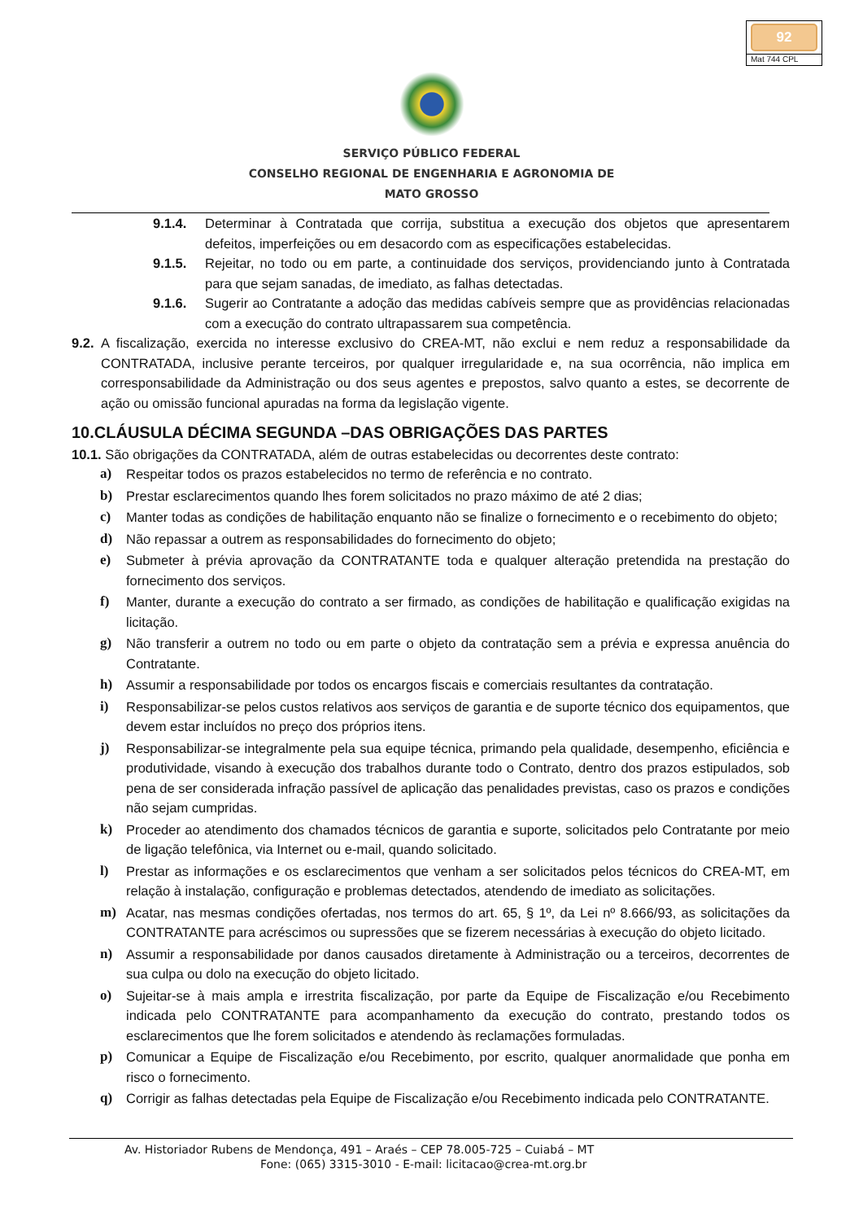92
Mat 744 CPL
SERVIÇO PÚBLICO FEDERAL
CONSELHO REGIONAL DE ENGENHARIA E AGRONOMIA DE
MATO GROSSO
9.1.4. Determinar à Contratada que corrija, substitua a execução dos objetos que apresentarem defeitos, imperfeições ou em desacordo com as especificações estabelecidas.
9.1.5. Rejeitar, no todo ou em parte, a continuidade dos serviços, providenciando junto à Contratada para que sejam sanadas, de imediato, as falhas detectadas.
9.1.6. Sugerir ao Contratante a adoção das medidas cabíveis sempre que as providências relacionadas com a execução do contrato ultrapassarem sua competência.
9.2. A fiscalização, exercida no interesse exclusivo do CREA-MT, não exclui e nem reduz a responsabilidade da CONTRATADA, inclusive perante terceiros, por qualquer irregularidade e, na sua ocorrência, não implica em corresponsabilidade da Administração ou dos seus agentes e prepostos, salvo quanto a estes, se decorrente de ação ou omissão funcional apuradas na forma da legislação vigente.
10.CLÁUSULA DÉCIMA SEGUNDA –DAS OBRIGAÇÕES DAS PARTES
10.1. São obrigações da CONTRATADA, além de outras estabelecidas ou decorrentes deste contrato:
a) Respeitar todos os prazos estabelecidos no termo de referência e no contrato.
b) Prestar esclarecimentos quando lhes forem solicitados no prazo máximo de até 2 dias;
c) Manter todas as condições de habilitação enquanto não se finalize o fornecimento e o recebimento do objeto;
d) Não repassar a outrem as responsabilidades do fornecimento do objeto;
e) Submeter à prévia aprovação da CONTRATANTE toda e qualquer alteração pretendida na prestação do fornecimento dos serviços.
f) Manter, durante a execução do contrato a ser firmado, as condições de habilitação e qualificação exigidas na licitação.
g) Não transferir a outrem no todo ou em parte o objeto da contratação sem a prévia e expressa anuência do Contratante.
h) Assumir a responsabilidade por todos os encargos fiscais e comerciais resultantes da contratação.
i) Responsabilizar-se pelos custos relativos aos serviços de garantia e de suporte técnico dos equipamentos, que devem estar incluídos no preço dos próprios itens.
j) Responsabilizar-se integralmente pela sua equipe técnica, primando pela qualidade, desempenho, eficiência e produtividade, visando à execução dos trabalhos durante todo o Contrato, dentro dos prazos estipulados, sob pena de ser considerada infração passível de aplicação das penalidades previstas, caso os prazos e condições não sejam cumpridas.
k) Proceder ao atendimento dos chamados técnicos de garantia e suporte, solicitados pelo Contratante por meio de ligação telefônica, via Internet ou e-mail, quando solicitado.
l) Prestar as informações e os esclarecimentos que venham a ser solicitados pelos técnicos do CREA-MT, em relação à instalação, configuração e problemas detectados, atendendo de imediato as solicitações.
m) Acatar, nas mesmas condições ofertadas, nos termos do art. 65, § 1º, da Lei nº 8.666/93, as solicitações da CONTRATANTE para acréscimos ou supressões que se fizerem necessárias à execução do objeto licitado.
n) Assumir a responsabilidade por danos causados diretamente à Administração ou a terceiros, decorrentes de sua culpa ou dolo na execução do objeto licitado.
o) Sujeitar-se à mais ampla e irrestrita fiscalização, por parte da Equipe de Fiscalização e/ou Recebimento indicada pelo CONTRATANTE para acompanhamento da execução do contrato, prestando todos os esclarecimentos que lhe forem solicitados e atendendo às reclamações formuladas.
p) Comunicar a Equipe de Fiscalização e/ou Recebimento, por escrito, qualquer anormalidade que ponha em risco o fornecimento.
q) Corrigir as falhas detectadas pela Equipe de Fiscalização e/ou Recebimento indicada pelo CONTRATANTE.
Av. Historiador Rubens de Mendonça, 491 – Araés – CEP 78.005-725 – Cuiabá – MT
Fone: (065) 3315-3010 - E-mail: licitacao@crea-mt.org.br